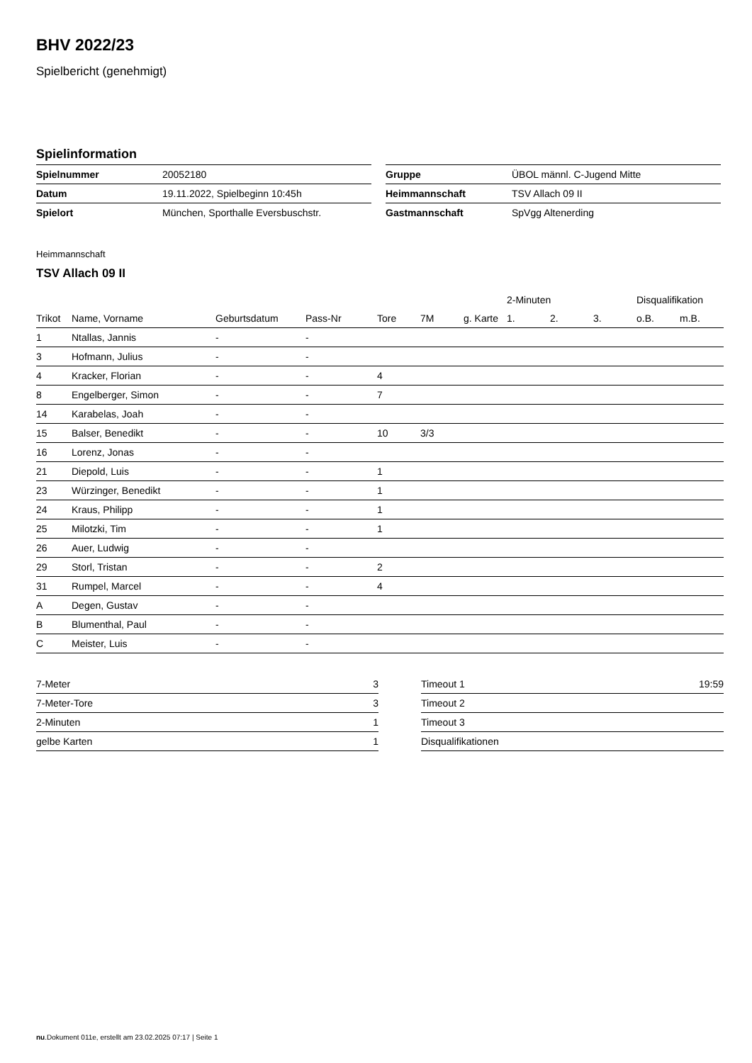BHV 2022/23
Spielbericht (genehmigt)
Spielinformation
| Spielnummer | 20052180 |
| Datum | 19.11.2022, Spielbeginn 10:45h |
| Spielort | München, Sporthalle Eversbuschstr. |
| Gruppe | ÜBOL männl. C-Jugend Mitte |
| Heimmannschaft | TSV Allach 09 II |
| Gastmannschaft | SpVgg Altenerding |
Heimmannschaft
TSV Allach 09 II
| | | | | | | | 2-Minuten | | | Disqualifikation | |
| --- | --- | --- | --- | --- | --- | --- | --- | --- | --- | --- | --- |
| Trikot | Name, Vorname | Geburtsdatum | Pass-Nr | Tore | 7M | g. Karte | 1. | 2. | 3. | o.B. | m.B. |
| 1 | Ntallas, Jannis | - | - | | | | | | | | |
| 3 | Hofmann, Julius | - | - | | | | | | | | |
| 4 | Kracker, Florian | - | - | 4 | | | | | | | |
| 8 | Engelberger, Simon | - | - | 7 | | | | | | | |
| 14 | Karabelas, Joah | - | - | | | | | | | | |
| 15 | Balser, Benedikt | - | - | 10 | 3/3 | | | | | | |
| 16 | Lorenz, Jonas | - | - | | | | | | | | |
| 21 | Diepold, Luis | - | - | 1 | | | | | | | |
| 23 | Würzinger, Benedikt | - | - | 1 | | | | | | | |
| 24 | Kraus, Philipp | - | - | 1 | | | | | | | |
| 25 | Milotzki, Tim | - | - | 1 | | | | | | | |
| 26 | Auer, Ludwig | - | - | | | | | | | | |
| 29 | Storl, Tristan | - | - | 2 | | | | | | | |
| 31 | Rumpel, Marcel | - | - | 4 | | | | | | | |
| A | Degen, Gustav | - | - | | | | | | | | |
| B | Blumenthal, Paul | - | - | | | | | | | | |
| C | Meister, Luis | - | - | | | | | | | | |
| 7-Meter | 3 |
| 7-Meter-Tore | 3 |
| 2-Minuten | 1 |
| gelbe Karten | 1 |
| Timeout 1 | 19:59 |
| Timeout 2 | |
| Timeout 3 | |
| Disqualifikationen | |
nu.Dokument 011e, erstellt am 23.02.2025 07:17 | Seite 1